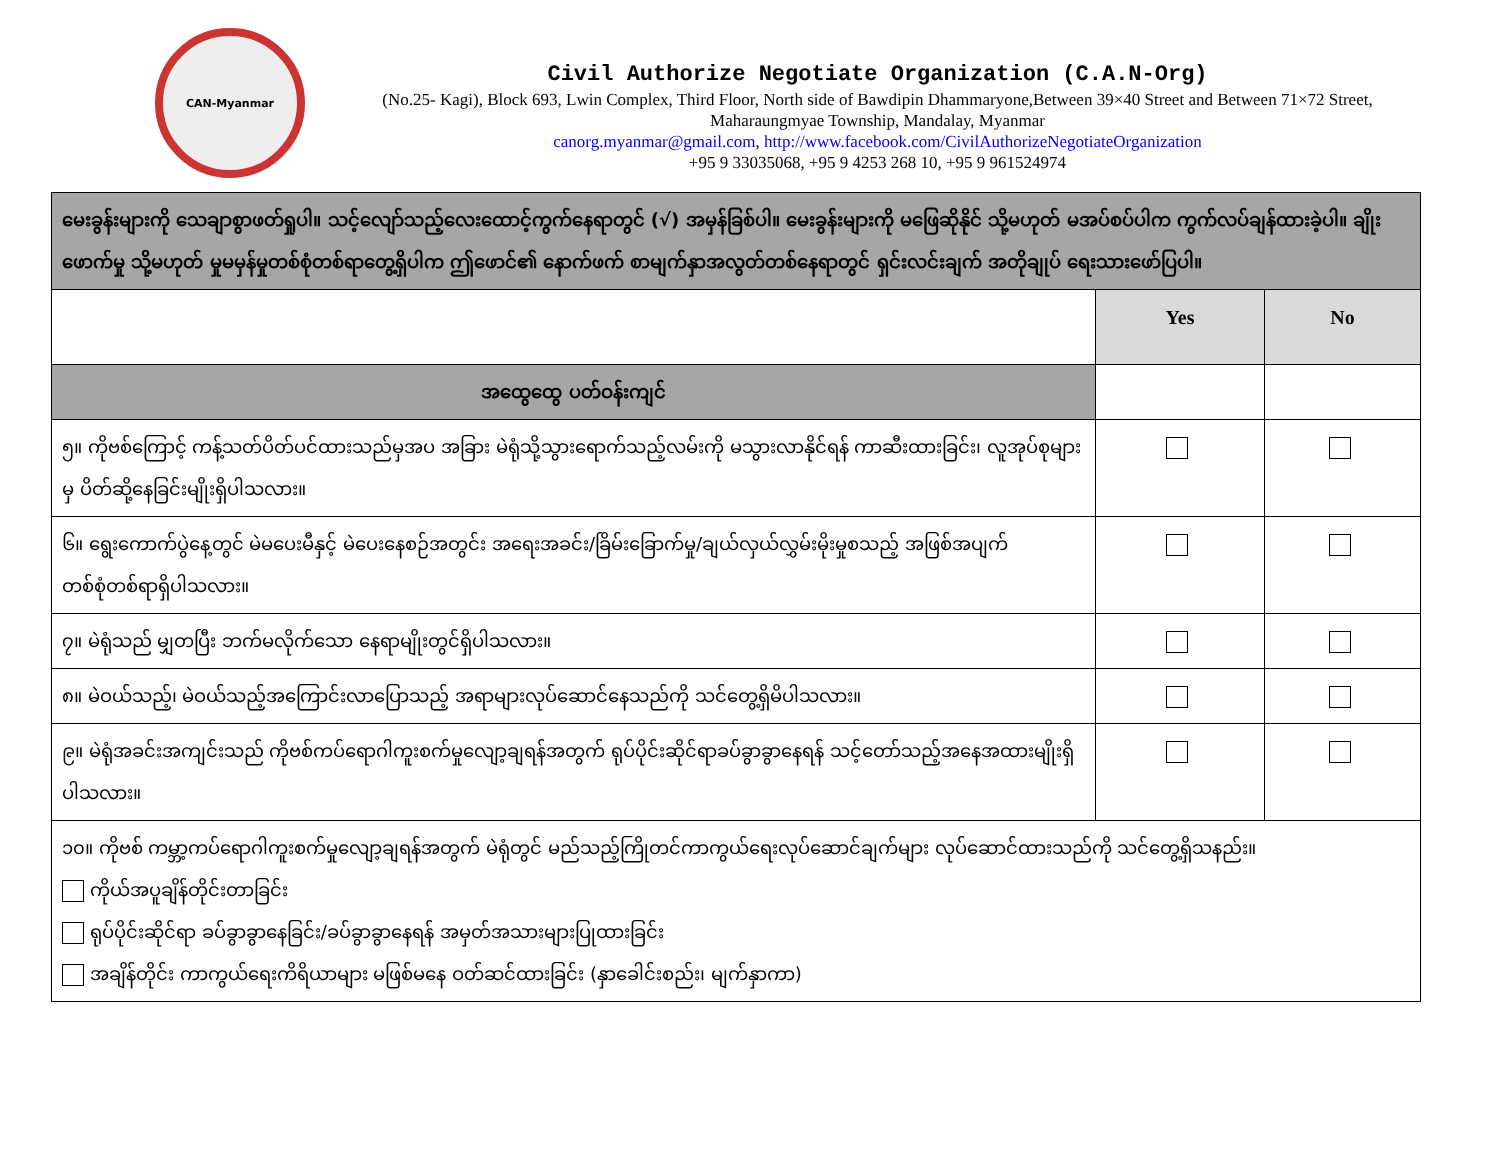CAN-Myanmar
Civil Authorize Negotiate Organization (C.A.N-Org)
(No.25- Kagi), Block 693, Lwin Complex, Third Floor, North side of Bawdipin Dhammaryone,Between 39×40 Street and Between 71×72 Street, Maharaungmyae Township, Mandalay, Myanmar
canorg.myanmar@gmail.com, http://www.facebook.com/CivilAuthorizeNegotiateOrganization
+95 9 33035068, +95 9 4253 268 10, +95 9 961524974
| မေးခွန်းများကို သေချာစွာဖတ်ရှုပါ။ သင့်လျော်သည့်လေးထောင့်ကွက်နေရာတွင် (√) အမှန်ခြစ်ပါ။ မေးခွန်းများကို မဖြေဆိုနိုင် သို့မဟုတ် မအပ်စပ်ပါက ကွက်လပ်ချန်ထားခဲ့ပါ။ ချိုးဖောက်မှု သို့မဟုတ် မှုမမှန်မှုတစ်စုံတစ်ရာတွေ့ရှိပါက ဤဖောင်၏ နောက်ဖက် စာမျက်နှာအလွတ်တစ်နေရာတွင် ရှင်းလင်းချက် အတိုချုပ် ရေးသားဖော်ပြပါ။ | | |
| | Yes | No |
| အထွေထွေ ပတ်ဝန်းကျင် | | |
| ၅။ ကိုဗစ်ကြောင့် ကန့်သတ်ပိတ်ပင်ထားသည်မှအပ အခြား မဲရုံသို့သွားရောက်သည့်လမ်းကို မသွားလာနိုင်ရန် ကာဆီးထားခြင်း၊ လူအုပ်စုများမှ ပိတ်ဆို့နေခြင်းမျိုးရှိပါသလား။ | | |
| ၆။ ရွေးကောက်ပွဲနေ့တွင် မဲမပေးမီနှင့် မဲပေးနေစဉ်အတွင်း အရေးအခင်း/ခြိမ်းခြောက်မှု/ချယ်လှယ်လွှမ်းမိုးမှုစသည့် အဖြစ်အပျက်တစ်စုံတစ်ရာရှိပါသလား။ | | |
| ၇။ မဲရုံသည် မျှတပြီး ဘက်မလိုက်သော နေရာမျိုးတွင်ရှိပါသလား။ | | |
| ၈။ မဲဝယ်သည့်၊ မဲဝယ်သည့်အကြောင်းလာပြောသည့် အရာများလုပ်ဆောင်နေသည်ကို သင်တွေ့ရှိမိပါသလား။ | | |
| ၉။ မဲရုံအခင်းအကျင်းသည် ကိုဗစ်ကပ်ရောဂါကူးစက်မှုလျော့ချရန်အတွက် ရုပ်ပိုင်းဆိုင်ရာခပ်ခွာခွာနေရန် သင့်တော်သည့်အနေအထားမျိုးရှိပါသလား။ | | |
| ၁၀။ ကိုဗစ် ကမ္ဘာ့ကပ်ရောဂါကူးစက်မှုလျော့ချရန်အတွက် မဲရုံတွင် မည်သည့်ကြိုတင်ကာကွယ်ရေးလုပ်ဆောင်ချက်များ လုပ်ဆောင်ထားသည်ကို သင်တွေ့ရှိသနည်း။ ကိုယ်အပူချိန်တိုင်းတာခြင်း ရုပ်ပိုင်းဆိုင်ရာ ခပ်ခွာခွာနေခြင်း/ခပ်ခွာခွာနေရန် အမှတ်အသားများပြုထားခြင်း အချိန်တိုင်း ကာကွယ်ရေးကိရိယာများ မဖြစ်မနေ ဝတ်ဆင်ထားခြင်း (နှာခေါင်းစည်း၊ မျက်နှာကာ) | | |